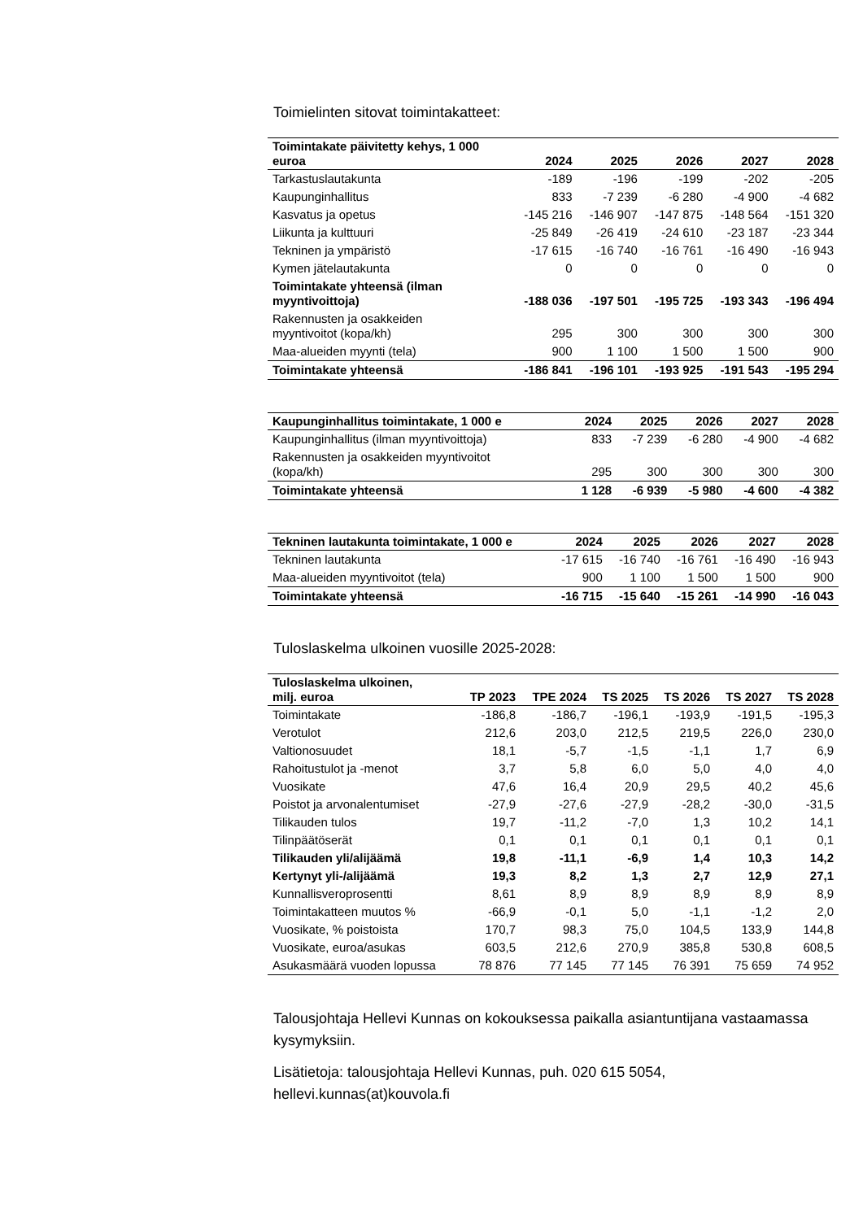Toimielinten sitovat toimintakatteet:
| Toimintakate päivitetty kehys, 1 000 euroa | 2024 | 2025 | 2026 | 2027 | 2028 |
| --- | --- | --- | --- | --- | --- |
| Tarkastuslautakunta | -189 | -196 | -199 | -202 | -205 |
| Kaupunginhallitus | 833 | -7 239 | -6 280 | -4 900 | -4 682 |
| Kasvatus ja opetus | -145 216 | -146 907 | -147 875 | -148 564 | -151 320 |
| Liikunta ja kulttuuri | -25 849 | -26 419 | -24 610 | -23 187 | -23 344 |
| Tekninen ja ympäristö | -17 615 | -16 740 | -16 761 | -16 490 | -16 943 |
| Kymen jätelautakunta | 0 | 0 | 0 | 0 | 0 |
| Toimintakate yhteensä (ilman myyntivoittoja) | -188 036 | -197 501 | -195 725 | -193 343 | -196 494 |
| Rakennusten ja osakkeiden myyntivoitot (kopa/kh) | 295 | 300 | 300 | 300 | 300 |
| Maa-alueiden myynti (tela) | 900 | 1 100 | 1 500 | 1 500 | 900 |
| Toimintakate yhteensä | -186 841 | -196 101 | -193 925 | -191 543 | -195 294 |
| Kaupunginhallitus toimintakate, 1 000 e | 2024 | 2025 | 2026 | 2027 | 2028 |
| --- | --- | --- | --- | --- | --- |
| Kaupunginhallitus (ilman myyntivoittoja) | 833 | -7 239 | -6 280 | -4 900 | -4 682 |
| Rakennusten ja osakkeiden myyntivoitot (kopa/kh) | 295 | 300 | 300 | 300 | 300 |
| Toimintakate yhteensä | 1 128 | -6 939 | -5 980 | -4 600 | -4 382 |
| Tekninen lautakunta toimintakate, 1 000 e | 2024 | 2025 | 2026 | 2027 | 2028 |
| --- | --- | --- | --- | --- | --- |
| Tekninen lautakunta | -17 615 | -16 740 | -16 761 | -16 490 | -16 943 |
| Maa-alueiden myyntivoitot (tela) | 900 | 1 100 | 1 500 | 1 500 | 900 |
| Toimintakate yhteensä | -16 715 | -15 640 | -15 261 | -14 990 | -16 043 |
Tuloslaskelma ulkoinen vuosille 2025-2028:
| Tuloslaskelma ulkoinen, milj. euroa | TP 2023 | TPE 2024 | TS 2025 | TS 2026 | TS 2027 | TS 2028 |
| --- | --- | --- | --- | --- | --- | --- |
| Toimintakate | -186,8 | -186,7 | -196,1 | -193,9 | -191,5 | -195,3 |
| Verotulot | 212,6 | 203,0 | 212,5 | 219,5 | 226,0 | 230,0 |
| Valtionosuudet | 18,1 | -5,7 | -1,5 | -1,1 | 1,7 | 6,9 |
| Rahoitustulot ja -menot | 3,7 | 5,8 | 6,0 | 5,0 | 4,0 | 4,0 |
| Vuosikate | 47,6 | 16,4 | 20,9 | 29,5 | 40,2 | 45,6 |
| Poistot ja arvonalentumiset | -27,9 | -27,6 | -27,9 | -28,2 | -30,0 | -31,5 |
| Tilikauden tulos | 19,7 | -11,2 | -7,0 | 1,3 | 10,2 | 14,1 |
| Tilinpäätöserät | 0,1 | 0,1 | 0,1 | 0,1 | 0,1 | 0,1 |
| Tilikauden yli/alijäämä | 19,8 | -11,1 | -6,9 | 1,4 | 10,3 | 14,2 |
| Kertynyt yli-/alijäämä | 19,3 | 8,2 | 1,3 | 2,7 | 12,9 | 27,1 |
| Kunnallisveroprosentti | 8,61 | 8,9 | 8,9 | 8,9 | 8,9 | 8,9 |
| Toimintakatteen muutos % | -66,9 | -0,1 | 5,0 | -1,1 | -1,2 | 2,0 |
| Vuosikate, % poistoista | 170,7 | 98,3 | 75,0 | 104,5 | 133,9 | 144,8 |
| Vuosikate, euroa/asukas | 603,5 | 212,6 | 270,9 | 385,8 | 530,8 | 608,5 |
| Asukasmäärä vuoden lopussa | 78 876 | 77 145 | 77 145 | 76 391 | 75 659 | 74 952 |
Talousjohtaja Hellevi Kunnas on kokouksessa paikalla asiantuntijana vastaamassa kysymyksiin.
Lisätietoja: talousjohtaja Hellevi Kunnas, puh. 020 615 5054, hellevi.kunnas(at)kouvola.fi